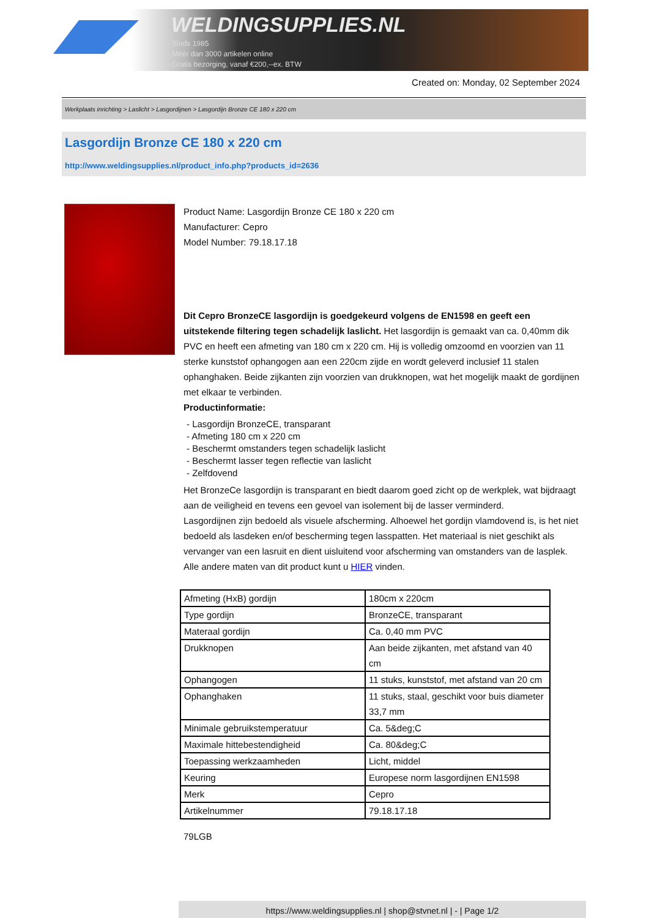WELDINGSUPPLIES.NL
- Sinds 1985
- Méér dan 3000 artikelen online
- Gratis bezorging, vanaf €200,--ex. BTW
Created on: Monday, 02 September 2024
Werkplaats inrichting > Laslicht > Lasgordijnen > Lasgordijn Bronze CE 180 x 220 cm
Lasgordijn Bronze CE 180 x 220 cm
http://www.weldingsupplies.nl/product_info.php?products_id=2636
Product Name: Lasgordijn Bronze CE 180 x 220 cm
Manufacturer: Cepro
Model Number: 79.18.17.18
Dit Cepro BronzeCE lasgordijn is goedgekeurd volgens de EN1598 en geeft een uitstekende filtering tegen schadelijk laslicht. Het lasgordijn is gemaakt van ca. 0,40mm dik PVC en heeft een afmeting van 180 cm x 220 cm. Hij is volledig omzoomd en voorzien van 11 sterke kunststof ophangogen aan een 220cm zijde en wordt geleverd inclusief 11 stalen ophanghaken. Beide zijkanten zijn voorzien van drukknopen, wat het mogelijk maakt de gordijnen met elkaar te verbinden.
Productinformatie:
- Lasgordijn BronzeCE, transparant
- Afmeting 180 cm x 220 cm
- Beschermt omstanders tegen schadelijk laslicht
- Beschermt lasser tegen reflectie van laslicht
- Zelfdovend
Het BronzeCe lasgordijn is transparant en biedt daarom goed zicht op de werkplek, wat bijdraagt aan de veiligheid en tevens een gevoel van isolement bij de lasser verminderd.
Lasgordijnen zijn bedoeld als visuele afscherming. Alhoewel het gordijn vlamdovend is, is het niet bedoeld als lasdeken en/of bescherming tegen lasspatten. Het materiaal is niet geschikt als vervanger van een lasruit en dient uisluitend voor afscherming van omstanders van de lasplek.
Alle andere maten van dit product kunt u HIER vinden.
| Afmeting (HxB) gordijn | 180cm x 220cm |
| Type gordijn | BronzeCE, transparant |
| Materaal gordijn | Ca. 0,40 mm PVC |
| Drukknopen | Aan beide zijkanten, met afstand van 40 cm |
| Ophangogen | 11 stuks, kunststof, met afstand van 20 cm |
| Ophanghaken | 11 stuks, staal, geschikt voor buis diameter 33,7 mm |
| Minimale gebruikstemperatuur | Ca. 5&deg;C |
| Maximale hittebestendigheid | Ca. 80&deg;C |
| Toepassing werkzaamheden | Licht, middel |
| Keuring | Europese norm lasgordijnen EN1598 |
| Merk | Cepro |
| Artikelnummer | 79.18.17.18 |
79LGB
https://www.weldingsupplies.nl | shop@stvnet.nl | - | Page 1/2